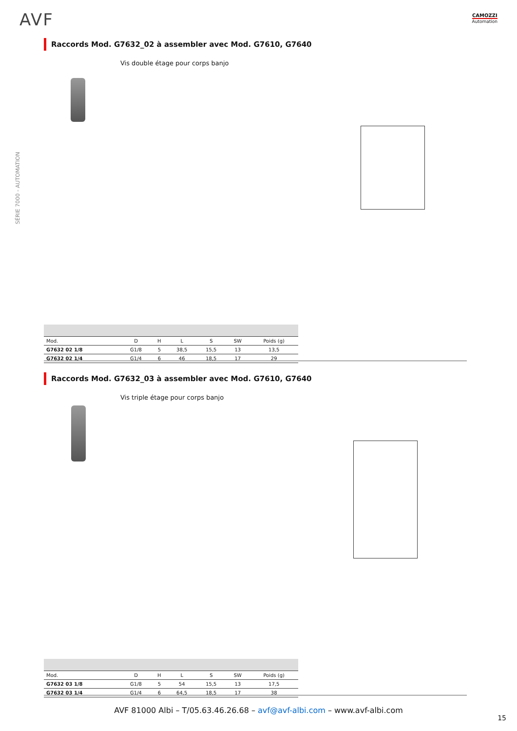AVF CAMOZZI
Automation
SÉRIE 7000 - AUTOMATION
Raccords Mod. G7632_02 à assembler avec Mod. G7610, G7640
Vis double étage pour corps banjo
| Mod. | D | H | L | S | SW | Poids (g) |
| --- | --- | --- | --- | --- | --- | --- |
| G7632 02 1/8 | G1/8 | 5 | 38,5 | 15,5 | 13 | 13,5 |
| G7632 02 1/4 | G1/4 | 6 | 46 | 18,5 | 17 | 29 |
Raccords Mod. G7632_03 à assembler avec Mod. G7610, G7640
Vis triple étage pour corps banjo
| Mod. | D | H | L | S | SW | Poids (g) |
| --- | --- | --- | --- | --- | --- | --- |
| G7632 03 1/8 | G1/8 | 5 | 54 | 15,5 | 13 | 17,5 |
| G7632 03 1/4 | G1/4 | 6 | 64,5 | 18,5 | 17 | 38 |
AVF 81000 Albi – T/05.63.46.26.68 – avf@avf-albi.com – www.avf-albi.com
15